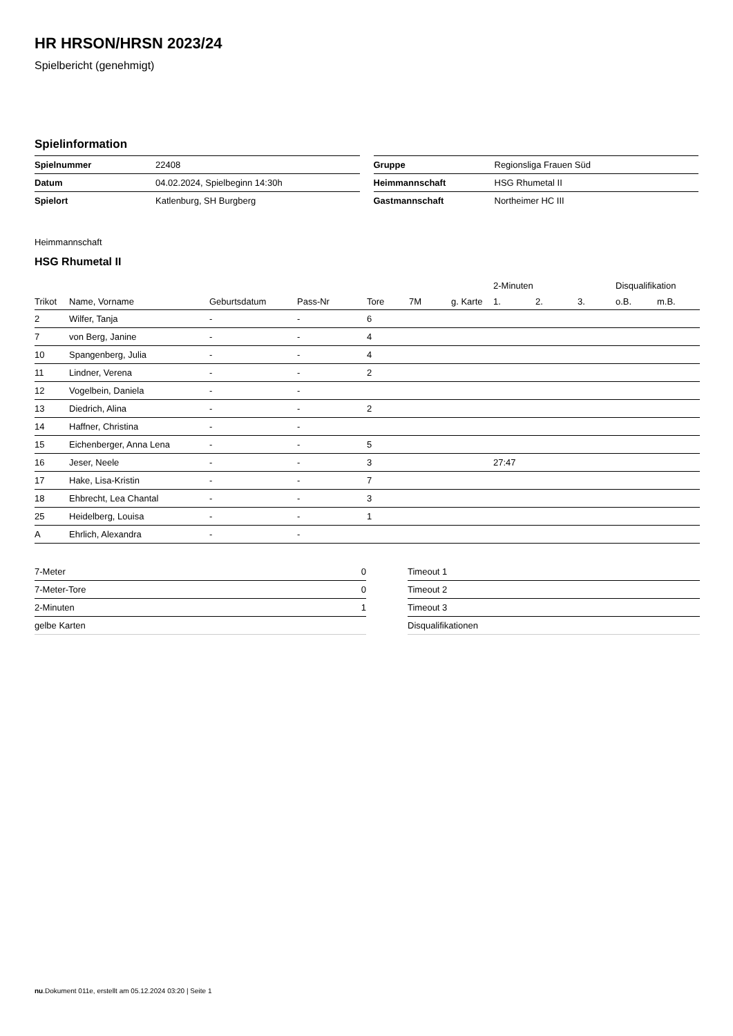HR HRSON/HRSN 2023/24
Spielbericht (genehmigt)
Spielinformation
| Spielnummer | 22408 |
| Datum | 04.02.2024, Spielbeginn 14:30h |
| Spielort | Katlenburg, SH Burgberg |
| Gruppe | Regionsliga Frauen Süd |
| Heimmannschaft | HSG Rhumetal II |
| Gastmannschaft | Northeimer HC III |
Heimmannschaft
HSG Rhumetal II
| | | | | | | | 2-Minuten | | | Disqualifikation | |
| --- | --- | --- | --- | --- | --- | --- | --- | --- | --- | --- | --- |
| Trikot | Name, Vorname | Geburtsdatum | Pass-Nr | Tore | 7M | g. Karte | 1. | 2. | 3. | o.B. | m.B. |
| 2 | Wilfer, Tanja | - | - | 6 | | | | | | | |
| 7 | von Berg, Janine | - | - | 4 | | | | | | | |
| 10 | Spangenberg, Julia | - | - | 4 | | | | | | | |
| 11 | Lindner, Verena | - | - | 2 | | | | | | | |
| 12 | Vogelbein, Daniela | - | - | | | | | | | | |
| 13 | Diedrich, Alina | - | - | 2 | | | | | | | |
| 14 | Haffner, Christina | - | - | | | | | | | | |
| 15 | Eichenberger, Anna Lena | - | - | 5 | | | | | | | |
| 16 | Jeser, Neele | - | - | 3 | | | 27:47 | | | | |
| 17 | Hake, Lisa-Kristin | - | - | 7 | | | | | | | |
| 18 | Ehbrecht, Lea Chantal | - | - | 3 | | | | | | | |
| 25 | Heidelberg, Louisa | - | - | 1 | | | | | | | |
| A | Ehrlich, Alexandra | - | - | | | | | | | | |
| 7-Meter | 0 |
| 7-Meter-Tore | 0 |
| 2-Minuten | 1 |
| gelbe Karten | |
| Timeout 1 |
| Timeout 2 |
| Timeout 3 |
| Disqualifikationen |
nu.Dokument 011e, erstellt am 05.12.2024 03:20 | Seite 1